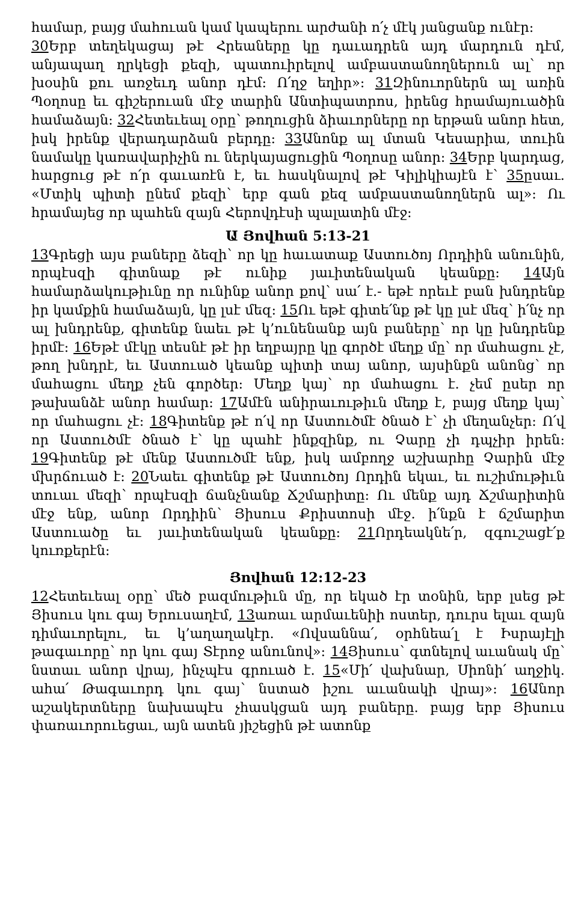համար, բայց մահուան կամ կապերու արժանի ո՛չ մէկ յանցանք ունէր:
30 Երբ տեղեկացայ թէ Հրեաները կը դաւադրեն այդ մարդուն դէմ, անյապաղ ղրկեցի քեզի, պատուիրելով ամբաստանողներուն ալ՝ որ խօսին քու առջեւդ անոր դէմ: Ո՛ղջ եղիր»: 31 Զինուորներն ալ առին Պօղոսը եւ գիշերուան մէջ տարին Անտիպատրոս, իրենց հրամայուածին համաձայն: 32 Հետեւեալ օրը՝ թողուցին ձիաւորները որ երթան անոր հետ, իսկ իրենք վերադարձան բերդը: 33 Անոնք ալ մտան Կեսարիա, տուին նամակը կառավարիչին ու ներկայացուցին Պօղոսը անոր: 34 Երբ կարդաց, հարցուց թէ ո՛ր գաւառէն է, եւ հասկնալով թէ Կիլիկիայէն է՝ 35ըսաւ. «Մտիկ պիտի ընեմ քեզի՝ երբ գան քեզ ամբաստանողներն ալ»: Ու հրամայեց որ պահեն զայն Հերովդէսի պալատին մէջ:
Ա Յովհան 5:13-21
13 Գրեցի այս բաները ձեզի՝ որ կը հաւատաք Աստուծոյ Որդիին անունին, որպէսզի գիտնաք թէ ունիք յաւիտենական կեանքը: 14 Այն համարձակութիւնը որ ունինք անոր քով՝ սա՛ է.- եթէ որեւէ բան խնդրենք իր կամքին համաձայն, կը լսէ մեզ: 15 Ու եթէ գիտե՛նք թէ կը լսէ մեզ՝ ի՛նչ որ ալ խնդրենք, գիտենք նաեւ թէ կ’ունենանք այն բաները՝ որ կը խնդրենք իրմէ: 16 Եթէ մէկը տեսնէ թէ իր եղբայրը կը գործէ մեղք մը՝ որ մահացու չէ, թող խնդրէ, եւ Աստուած կեանք պիտի տայ անոր, այսինքն անոնց՝ որ մահացու մեղք չեն գործեր: Մեղք կայ՝ որ մահացու է. չեմ ըսեր որ թախանձէ անոր համար: 17 Ամէն անիրաւութիւն մեղք է, բայց մեղք կայ՝ որ մահացու չէ: 18 Գիտենք թէ ո՛վ որ Աստուծմէ ծնած է՝ չի մեղանչեր: Ո՛վ որ Աստուծմէ ծնած է՝ կը պահէ ինքզինք, ու Չարը չի դպչիր իրեն: 19 Գիտենք թէ մենք Աստուծմէ ենք, իսկ ամբողջ աշխարհը Չարին մէջ մխրճուած է: 20 Նաեւ գիտենք թէ Աստուծոյ Որդին եկաւ, եւ ուշիմութիւն տուաւ մեզի՝ որպէսզի ճանչնանք Ճշմարիտը: Ու մենք այդ Ճշմարիտին մէջ ենք, անոր Որդիին՝ Յիսուս Քրիստոսի մէջ. ի՛նքն է ճշմարիտ Աստուածը եւ յաւիտենական կեանքը: 21 Որդեակնե՛ր, զգուշացէ՛ք կուռքերէն:
Յովհան 12:12-23
12 Հետեւեալ օրը՝ մեծ բազմութիւն մը, որ եկած էր տօնին, երբ լսեց թէ Յիսուս կու գայ Երուսաղէմ, 13առաւ արմաւենիի ոստեր, դուրս ելաւ զայն դիմաւորելու, եւ կ’աղաղակէր. «Ովսաննա՛, օրհնեա՛լ է Իսրայէլի թագաւորը՝ որ կու գայ Տէրոջ անունով»: 14 Յիսուս՝ գտնելով աւանակ մը՝ նստաւ անոր վրայ, ինչպէս գրուած է. 15«Մի՛ վախնար, Սիոնի՛ աղջիկ. ահա՛ Թագաւորդ կու գայ՝ նստած իշու աւանակի վրայ»: 16 Անոր աշակերտները նախապէս չհասկցան այդ բաները. բայց երբ Յիսուս փառաւորուեցաւ, այն ատեն յիշեցին թէ ատոնք